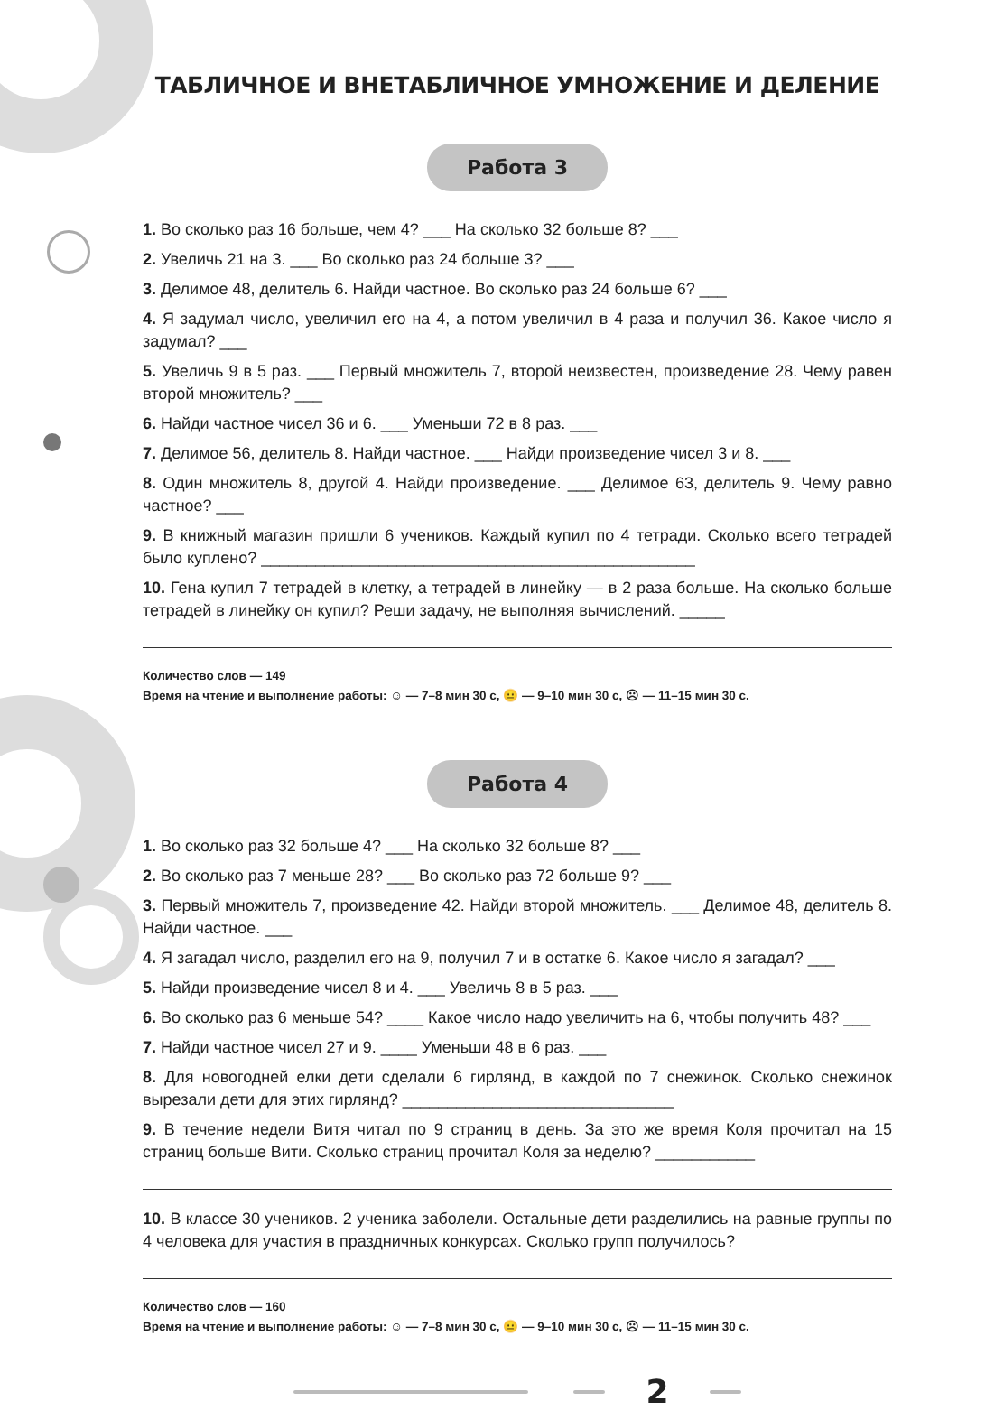ТАБЛИЧНОЕ И ВНЕТАБЛИЧНОЕ УМНОЖЕНИЕ И ДЕЛЕНИЕ
Работа 3
1. Во сколько раз 16 больше, чем 4? ___ На сколько 32 больше 8? ___
2. Увеличь 21 на 3. ___ Во сколько раз 24 больше 3? ___
3. Делимое 48, делитель 6. Найди частное. Во сколько раз 24 больше 6? ___
4. Я задумал число, увеличил его на 4, а потом увеличил в 4 раза и получил 36. Какое число я задумал? ___
5. Увеличь 9 в 5 раз. ___ Первый множитель 7, второй неизвестен, произведение 28. Чему равен второй множитель? ___
6. Найди частное чисел 36 и 6. ___ Уменьши 72 в 8 раз. ___
7. Делимое 56, делитель 8. Найди частное. ___ Найди произведение чисел 3 и 8. ___
8. Один множитель 8, другой 4. Найди произведение. ___ Делимое 63, делитель 9. Чему равно частное? ___
9. В книжный магазин пришли 6 учеников. Каждый купил по 4 тетради. Сколько всего тетрадей было куплено? ________________________________________________
10. Гена купил 7 тетрадей в клетку, а тетрадей в линейку — в 2 раза больше. На сколько больше тетрадей в линейку он купил? Реши задачу, не выполняя вычислений. _____
Количество слов — 149
Время на чтение и выполнение работы: ☺ — 7–8 мин 30 с, 😐 — 9–10 мин 30 с, ☹ — 11–15 мин 30 с.
Работа 4
1. Во сколько раз 32 больше 4? ___ На сколько 32 больше 8? ___
2. Во сколько раз 7 меньше 28? ___ Во сколько раз 72 больше 9? ___
3. Первый множитель 7, произведение 42. Найди второй множитель. ___ Делимое 48, делитель 8. Найди частное. ___
4. Я загадал число, разделил его на 9, получил 7 и в остатке 6. Какое число я загадал? ___
5. Найди произведение чисел 8 и 4. ___ Увеличь 8 в 5 раз. ___
6. Во сколько раз 6 меньше 54? ____ Какое число надо увеличить на 6, чтобы получить 48? ___
7. Найди частное чисел 27 и 9. ____ Уменьши 48 в 6 раз. ___
8. Для новогодней елки дети сделали 6 гирлянд, в каждой по 7 снежинок. Сколько снежинок вырезали дети для этих гирлянд? ______________________________
9. В течение недели Витя читал по 9 страниц в день. За это же время Коля прочитал на 15 страниц больше Вити. Сколько страниц прочитал Коля за неделю? ___________
10. В классе 30 учеников. 2 ученика заболели. Остальные дети разделились на равные группы по 4 человека для участия в праздничных конкурсах. Сколько групп получилось?
Количество слов — 160
Время на чтение и выполнение работы: ☺ — 7–8 мин 30 с, 😐 — 9–10 мин 30 с, ☹ — 11–15 мин 30 с.
2